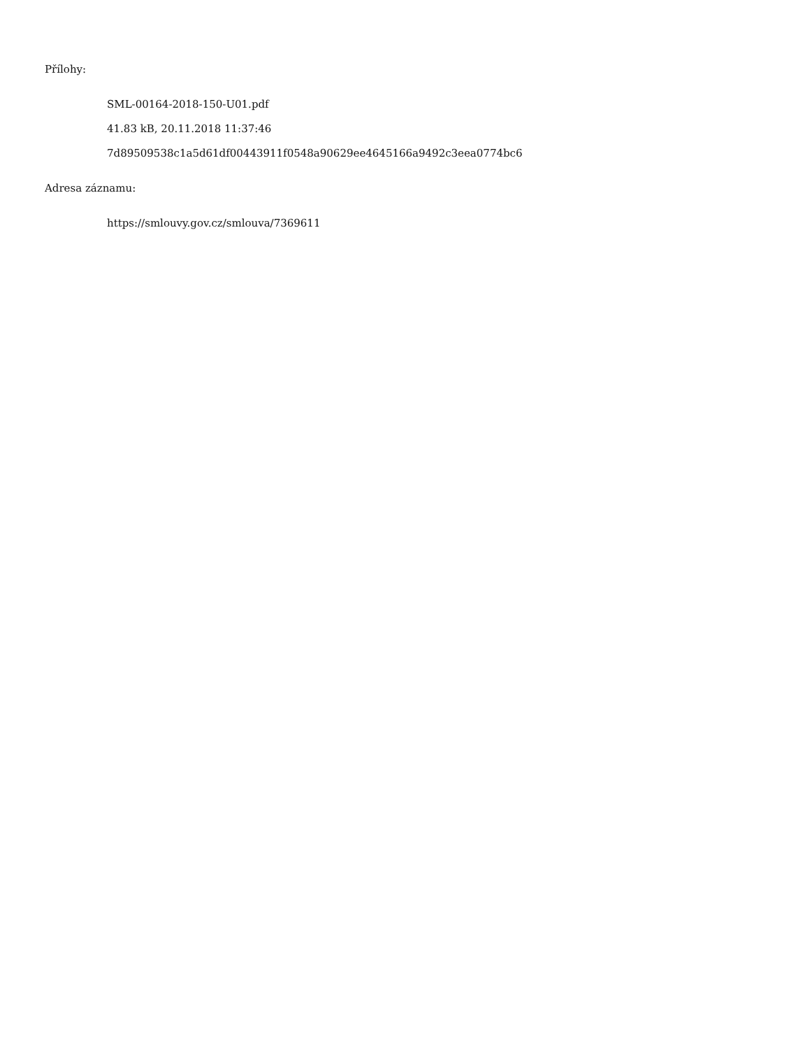Přílohy:
SML-00164-2018-150-U01.pdf
41.83 kB, 20.11.2018 11:37:46
7d89509538c1a5d61df00443911f0548a90629ee4645166a9492c3eea0774bc6
Adresa záznamu:
https://smlouvy.gov.cz/smlouva/7369611